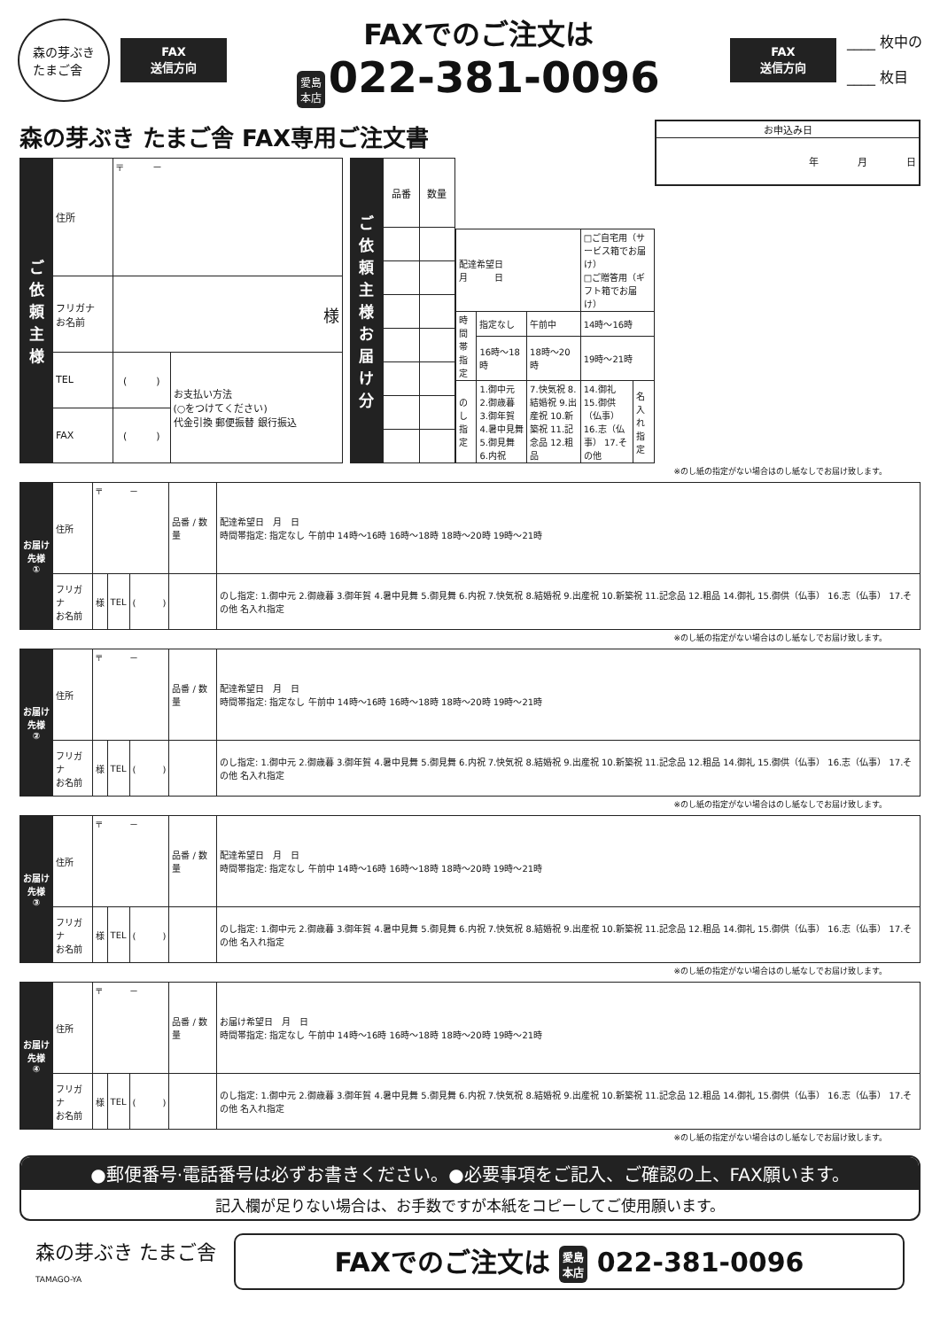森の芽ぶき
たまご舎
FAX
送信方向
FAXでのご注文は
愛島
本店 022-381-0096
FAX
送信方向
____ 枚中の
____ 枚目
森の芽ぶき たまご舎 FAX専用ご注文書
| お申込み日 |
| 年 月 日 |
| ご依頼主様 | 住所 | 〒 － | |
| | フリガナ お名前 | 様 | |
| | TEL | ( ) | お支払い方法 (○をつけてください) 代金引換 郵便振替 銀行振込 |
| | FAX | ( ) | |
| ご依頼主様お届け分 | 品番 | 数量 |
| 配達希望日 月 日 | | | □ご自宅用（サービス箱でお届け） □ご贈答用（ギフト箱でお届け） | |
| 時間帯指定 | 指定なし | 午前中 | 14時～16時 | |
| | 16時～18時 | 18時～20時 | 19時～21時 | |
| のし指定 | 1.御中元 2.御歳暮 3.御年賀 4.暑中見舞 5.御見舞 6.内祝 | 7.快気祝 8.結婚祝 9.出産祝 10.新築祝 11.記念品 12.粗品 | 14.御礼 15.御供（仏事） 16.志（仏事） 17.その他 | 名入れ 指定 |
※のし紙の指定がない場合はのし紙なしでお届け致します。
| お届け先様 ① | 住所 | 〒 － | | | 品番 / 数量 | 配達希望日 月 日 時間帯指定: 指定なし 午前中 14時～16時 16時～18時 18時～20時 19時～21時 |
| | フリガナ お名前 | 様 | TEL | ( ) | | のし指定: 1.御中元 2.御歳暮 3.御年賀 4.暑中見舞 5.御見舞 6.内祝 7.快気祝 8.結婚祝 9.出産祝 10.新築祝 11.記念品 12.粗品 14.御礼 15.御供（仏事） 16.志（仏事） 17.その他 名入れ指定 |
※のし紙の指定がない場合はのし紙なしでお届け致します。
| お届け先様 ② | 住所 | 〒 － | | | 品番 / 数量 | 配達希望日 月 日 時間帯指定: 指定なし 午前中 14時～16時 16時～18時 18時～20時 19時～21時 |
| | フリガナ お名前 | 様 | TEL | ( ) | | のし指定: 1.御中元 2.御歳暮 3.御年賀 4.暑中見舞 5.御見舞 6.内祝 7.快気祝 8.結婚祝 9.出産祝 10.新築祝 11.記念品 12.粗品 14.御礼 15.御供（仏事） 16.志（仏事） 17.その他 名入れ指定 |
※のし紙の指定がない場合はのし紙なしでお届け致します。
| お届け先様 ③ | 住所 | 〒 － | | | 品番 / 数量 | 配達希望日 月 日 時間帯指定: 指定なし 午前中 14時～16時 16時～18時 18時～20時 19時～21時 |
| | フリガナ お名前 | 様 | TEL | ( ) | | のし指定: 1.御中元 2.御歳暮 3.御年賀 4.暑中見舞 5.御見舞 6.内祝 7.快気祝 8.結婚祝 9.出産祝 10.新築祝 11.記念品 12.粗品 14.御礼 15.御供（仏事） 16.志（仏事） 17.その他 名入れ指定 |
※のし紙の指定がない場合はのし紙なしでお届け致します。
| お届け先様 ④ | 住所 | 〒 － | | | 品番 / 数量 | お届け希望日 月 日 時間帯指定: 指定なし 午前中 14時～16時 16時～18時 18時～20時 19時～21時 |
| | フリガナ お名前 | 様 | TEL | ( ) | | のし指定: 1.御中元 2.御歳暮 3.御年賀 4.暑中見舞 5.御見舞 6.内祝 7.快気祝 8.結婚祝 9.出産祝 10.新築祝 11.記念品 12.粗品 14.御礼 15.御供（仏事） 16.志（仏事） 17.その他 名入れ指定 |
※のし紙の指定がない場合はのし紙なしでお届け致します。
●郵便番号·電話番号は必ずお書きください。●必要事項をご記入、ご確認の上、FAX願います。
記入欄が足りない場合は、お手数ですが本紙をコピーしてご使用願います。
森の芽ぶき たまご舎
TAMAGO-YA
FAXでのご注文は 愛島
本店 022-381-0096